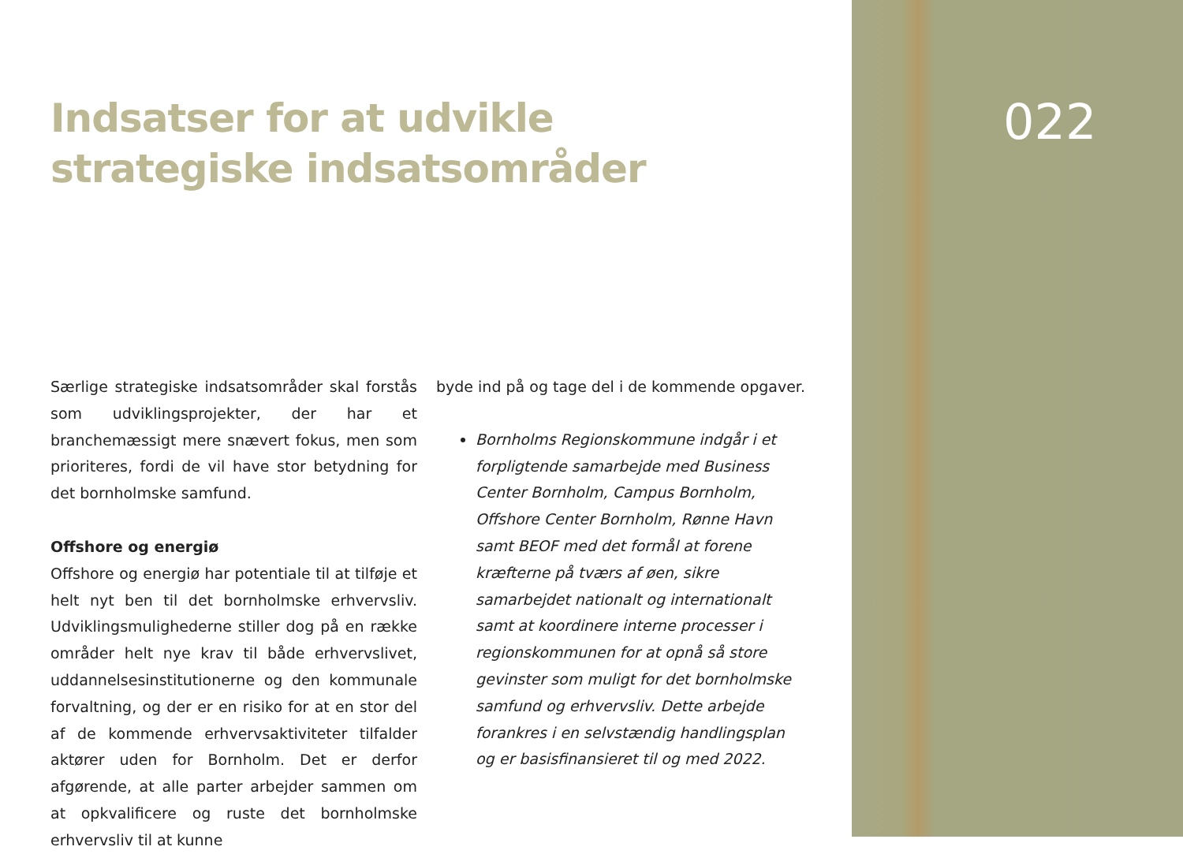022
Indsatser for at udvikle strategiske indsatsområder
Særlige strategiske indsatsområder skal forstås som udviklingsprojekter, der har et branchemæssigt mere snævert fokus, men som prioriteres, fordi de vil have stor betydning for det bornholmske samfund.
Offshore og energiø
Offshore og energiø har potentiale til at tilføje et helt nyt ben til det bornholmske erhvervsliv. Udviklingsmulighederne stiller dog på en række områder helt nye krav til både erhvervslivet, uddannelsesinstitutionerne og den kommunale forvaltning, og der er en risiko for at en stor del af de kommende erhvervsaktiviteter tilfalder aktører uden for Bornholm. Det er derfor afgørende, at alle parter arbejder sammen om at opkvalificere og ruste det bornholmske erhvervsliv til at kunne
byde ind på og tage del i de kommende opgaver.
Bornholms Regionskommune indgår i et forpligtende samarbejde med Business Center Bornholm, Campus Bornholm, Offshore Center Bornholm, Rønne Havn samt BEOF med det formål at forene kræfterne på tværs af øen, sikre samarbejdet nationalt og internationalt samt at koordinere interne processer i regionskommunen for at opnå så store gevinster som muligt for det bornholmske samfund og erhvervsliv. Dette arbejde forankres i en selvstændig handlingsplan og er basisfinansieret til og med 2022.